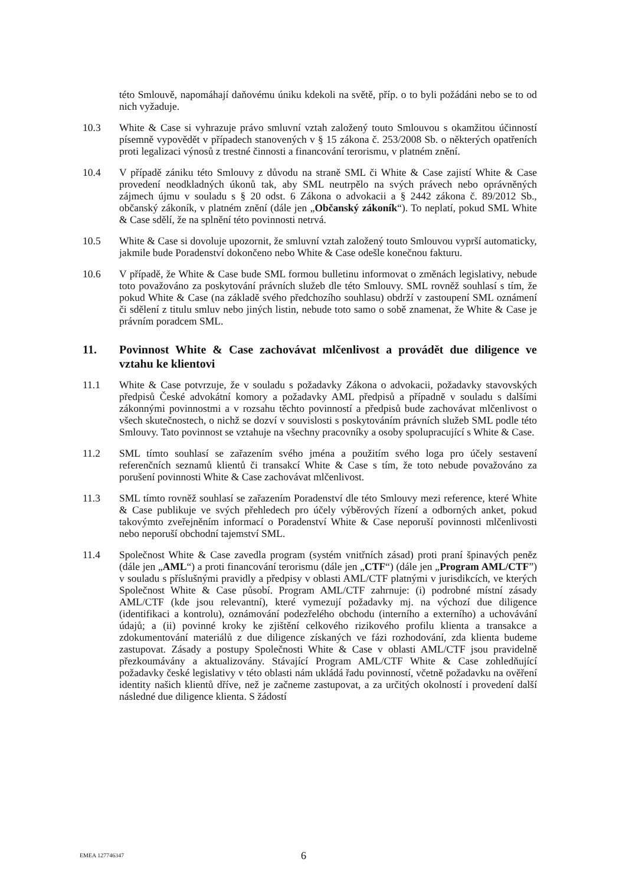této Smlouvě, napomáhají daňovému úniku kdekoli na světě, příp. o to byli požádáni nebo se to od nich vyžaduje.
10.3 White & Case si vyhrazuje právo smluvní vztah založený touto Smlouvou s okamžitou účinností písemně vypovědět v případech stanovených v § 15 zákona č. 253/2008 Sb. o některých opatřeních proti legalizaci výnosů z trestné činnosti a financování terorismu, v platném znění.
10.4 V případě zániku této Smlouvy z důvodu na straně SML či White & Case zajistí White & Case provedení neodkladných úkonů tak, aby SML neutrpělo na svých právech nebo oprávněných zájmech újmu v souladu s § 20 odst. 6 Zákona o advokacii a § 2442 zákona č. 89/2012 Sb., občanský zákoník, v platném znění (dále jen „Občanský zákoník“). To neplatí, pokud SML White & Case sdělí, že na splnění této povinnosti netrvá.
10.5 White & Case si dovoluje upozornit, že smluvní vztah založený touto Smlouvou vyprší automaticky, jakmile bude Poradenství dokončeno nebo White & Case odešle konečnou fakturu.
10.6 V případě, že White & Case bude SML formou bulletinu informovat o změnách legislativy, nebude toto považováno za poskytování právních služeb dle této Smlouvy. SML rovněž souhlasí s tím, že pokud White & Case (na základě svého předchozího souhlasu) obdrží v zastoupení SML oznámení či sdělení z titulu smluv nebo jiných listin, nebude toto samo o sobě znamenat, že White & Case je právním poradcem SML.
11. Povinnost White & Case zachovávat mlčenlivost a provádět due diligence ve vztahu ke klientovi
11.1 White & Case potvrzuje, že v souladu s požadavky Zákona o advokacii, požadavky stavovských předpisů České advokátní komory a požadavky AML předpisů a případně v souladu s dalšími zákonnými povinnostmi a v rozsahu těchto povinností a předpisů bude zachovávat mlčenlivost o všech skutečnostech, o nichž se dozví v souvislosti s poskytováním právních služeb SML podle této Smlouvy. Tato povinnost se vztahuje na všechny pracovníky a osoby spolupracující s White & Case.
11.2 SML tímto souhlasí se zařazením svého jména a použitím svého loga pro účely sestavení referenčních seznamů klientů či transakcí White & Case s tím, že toto nebude považováno za porušení povinnosti White & Case zachovávat mlčenlivost.
11.3 SML tímto rovněž souhlasí se zařazením Poradenství dle této Smlouvy mezi reference, které White & Case publikuje ve svých přehledech pro účely výběrových řízení a odborných anket, pokud takovýmto zveřejněním informací o Poradenství White & Case neporuší povinnosti mlčenlivosti nebo neporuší obchodní tajemství SML.
11.4 Společnost White & Case zavedla program (systém vnitřních zásad) proti praní špinavých peněz (dále jen „AML“) a proti financování terorismu (dále jen „CTF“) (dále jen „Program AML/CTF”) v souladu s příslušnými pravidly a předpisy v oblasti AML/CTF platnými v jurisdikcích, ve kterých Společnost White & Case působí. Program AML/CTF zahrnuje: (i) podrobné místní zásady AML/CTF (kde jsou relevantní), které vymezují požadavky mj. na výchozí due diligence (identifikaci a kontrolu), oznámování podezřelého obchodu (interního a externího) a uchovávání údajů; a (ii) povinné kroky ke zjištění celkového rizikového profilu klienta a transakce a zdokumentování materiálů z due diligence získaných ve fázi rozhodování, zda klienta budeme zastupovat. Zásady a postupy Společnosti White & Case v oblasti AML/CTF jsou pravidelně přezkoumávány a aktualizovány. Stávající Program AML/CTF White & Case zohledňující požadavky české legislativy v této oblasti nám ukládá řadu povinností, včetně požadavku na ověření identity našich klientů dříve, než je začneme zastupovat, a za určitých okolností i provedení další následné due diligence klienta. S žádostí
EMEA 127746347
6